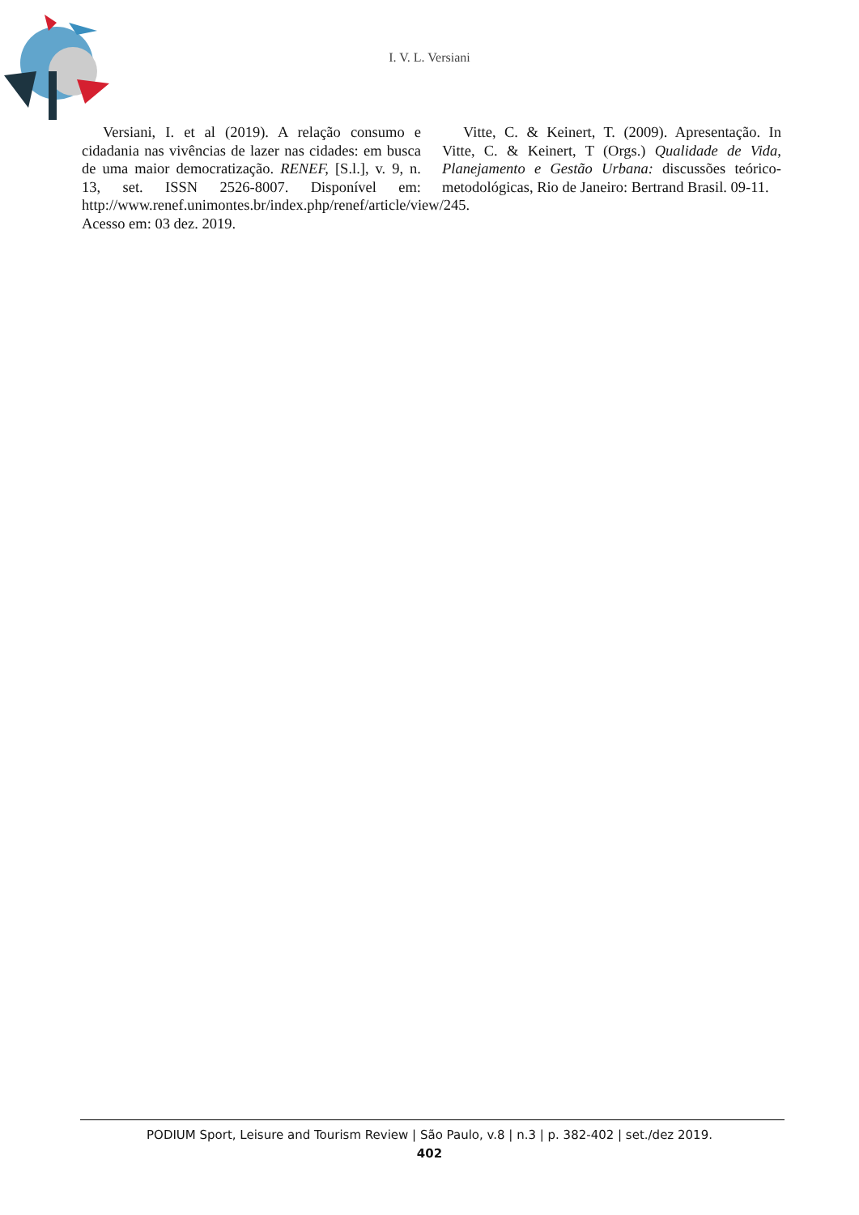I. V. L. Versiani
Versiani, I. et al (2019). A relação consumo e cidadania nas vivências de lazer nas cidades: em busca de uma maior democratização. RENEF, [S.l.], v. 9, n. 13, set. ISSN 2526-8007. Disponível em: http://www.renef.unimontes.br/index.php/renef/article/view/245. Acesso em: 03 dez. 2019.
Vitte, C. & Keinert, T. (2009). Apresentação. In Vitte, C. & Keinert, T (Orgs.) Qualidade de Vida, Planejamento e Gestão Urbana: discussões teórico-metodológicas, Rio de Janeiro: Bertrand Brasil. 09-11.
PODIUM Sport, Leisure and Tourism Review | São Paulo, v.8 | n.3 | p. 382-402 | set./dez 2019.
402